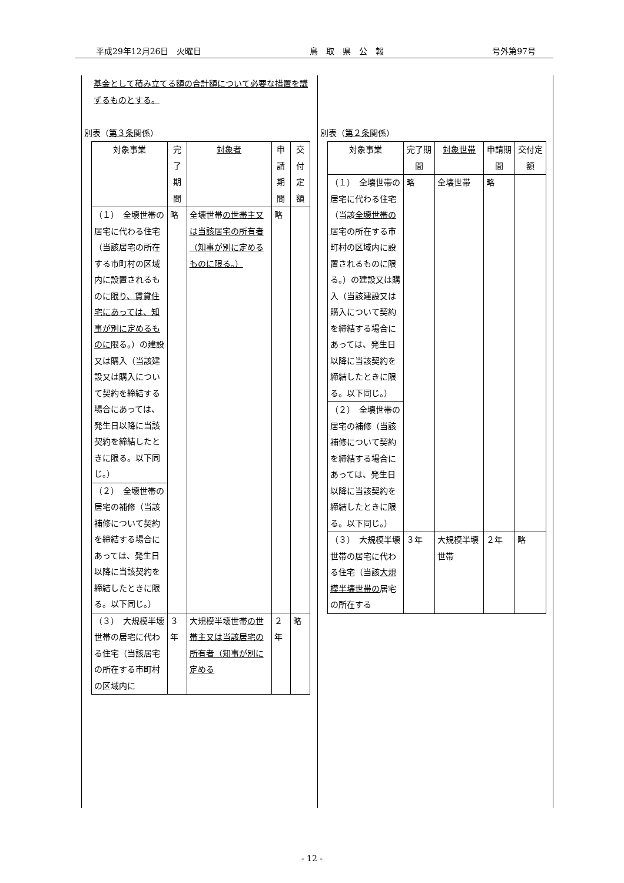平成29年12月26日　火曜日 鳥　取　県　公　報 号外第97号
基金として積み立てる額の合計額について必要な措置を講ずるものとする。
別表（第３条関係）
| 対象事業 | 完了期間 | 対象者 | 申請期間 | 交付定額 |
| --- | --- | --- | --- | --- |
| （１） 全壊世帯の居宅に代わる住宅（当該居宅の所在する市町村の区域内に設置されるものに 限り、賃貸住宅にあっては、知事が別に定めるものに 限る。）の建設又は購入（当該建設又は購入について契約を締結する場合にあっては、発生日以降に当該契約を締結したときに限る。以下同じ。） | 略 | 全壊世帯 の世帯主又は当該居宅の所有者（知事が別に定めるものに限る。） | 略 | |
| （２） 全壊世帯の居宅の補修（当該補修について契約を締結する場合にあっては、発生日以降に当該契約を締結したときに限る。以下同じ。） | | | | |
| （３） 大規模半壊世帯の居宅に代わる住宅（当該居宅の所在する市町村の区域内に | ３年 | 大規模半壊世帯 の世帯主又は当該居宅の所有者（知事が別に定める | ２年 | 略 |
別表（第２条関係）
| 対象事業 | 完了期間 | 対象世帯 | 申請期間 | 交付定額 |
| --- | --- | --- | --- | --- |
| （１） 全壊世帯の居宅に代わる住宅（当該 全壊世帯の 居宅の所在する市町村の区域内に設置されるものに限る。）の建設又は購入（当該建設又は購入について契約を締結する場合にあっては、発生日以降に当該契約を締結したときに限る。以下同じ。） | 略 | 全壊世帯 | 略 | |
| （２） 全壊世帯の居宅の補修（当該補修について契約を締結する場合にあっては、発生日以降に当該契約を締結したときに限る。以下同じ。） | | | | |
| （３） 大規模半壊世帯の居宅に代わる住宅（当該 大規模半壊世帯の 居宅の所在する | ３年 | 大規模半壊世帯 | ２年 | 略 |
- 12 -